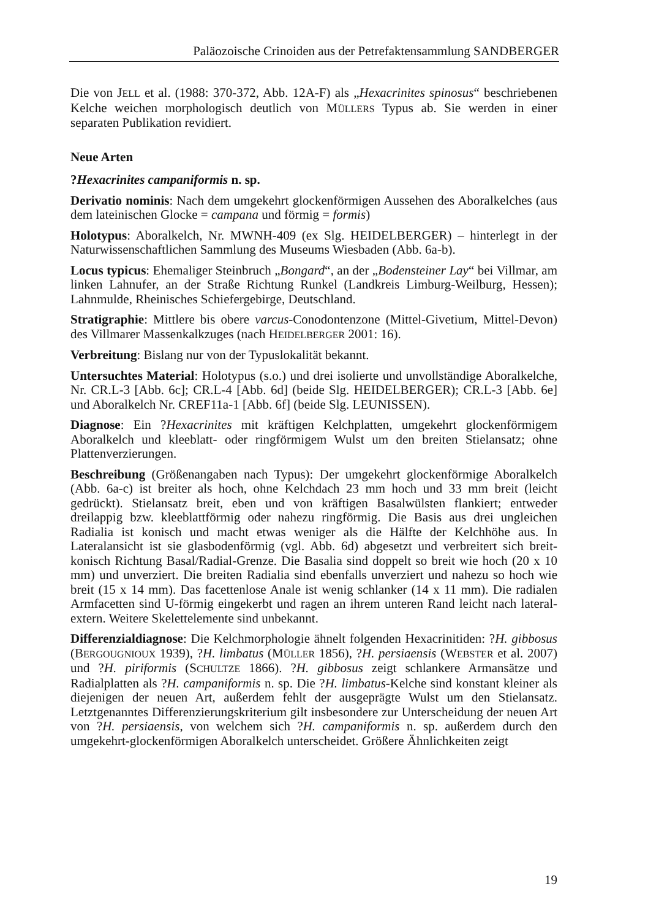Paläozoische Crinoiden aus der Petrefaktensammlung SANDBERGER
Die von JELL et al. (1988: 370-372, Abb. 12A-F) als „Hexacrinites spinosus“ beschriebenen Kelche weichen morphologisch deutlich von MÜLLERS Typus ab. Sie werden in einer separaten Publikation revidiert.
Neue Arten
?Hexacrinites campaniformis n. sp.
Derivatio nominis: Nach dem umgekehrt glockenförmigen Aussehen des Aboralkelches (aus dem lateinischen Glocke = campana und förmig = formis)
Holotypus: Aboralkelch, Nr. MWNH-409 (ex Slg. HEIDELBERGER) – hinterlegt in der Naturwissenschaftlichen Sammlung des Museums Wiesbaden (Abb. 6a-b).
Locus typicus: Ehemaliger Steinbruch „Bongard“, an der „Bodensteiner Lay“ bei Villmar, am linken Lahnufer, an der Straße Richtung Runkel (Landkreis Limburg-Weilburg, Hessen); Lahnmulde, Rheinisches Schiefergebirge, Deutschland.
Stratigraphie: Mittlere bis obere varcus-Conodontenzone (Mittel-Givetium, Mittel-Devon) des Villmarer Massenkalkzuges (nach HEIDELBERGER 2001: 16).
Verbreitung: Bislang nur von der Typuslokalität bekannt.
Untersuchtes Material: Holotypus (s.o.) und drei isolierte und unvollständige Aboralkelche, Nr. CR.L-3 [Abb. 6c]; CR.L-4 [Abb. 6d] (beide Slg. HEIDELBERGER); CR.L-3 [Abb. 6e] und Aboralkelch Nr. CREF11a-1 [Abb. 6f] (beide Slg. LEUNISSEN).
Diagnose: Ein ?Hexacrinites mit kräftigen Kelchplatten, umgekehrt glockenförmigem Aboralkelch und kleeblatt- oder ringförmigem Wulst um den breiten Stielansatz; ohne Plattenverzierungen.
Beschreibung (Größenangaben nach Typus): Der umgekehrt glockenförmige Aboralkelch (Abb. 6a-c) ist breiter als hoch, ohne Kelchdach 23 mm hoch und 33 mm breit (leicht gedrückt). Stielansatz breit, eben und von kräftigen Basalwülsten flankiert; entweder dreilappig bzw. kleeblattförmig oder nahezu ringförmig. Die Basis aus drei ungleichen Radialia ist konisch und macht etwas weniger als die Hälfte der Kelchhöhe aus. In Lateralansicht ist sie glasbodenförmig (vgl. Abb. 6d) abgesetzt und verbreitert sich breit-konisch Richtung Basal/Radial-Grenze. Die Basalia sind doppelt so breit wie hoch (20 x 10 mm) und unverziert. Die breiten Radialia sind ebenfalls unverziert und nahezu so hoch wie breit (15 x 14 mm). Das facettenlose Anale ist wenig schlanker (14 x 11 mm). Die radialen Armfacetten sind U-förmig eingekerbt und ragen an ihrem unteren Rand leicht nach lateral-extern. Weitere Skelettelemente sind unbekannt.
Differenzialdiagnose: Die Kelchmorphologie ähnelt folgenden Hexacrinitiden: ?H. gibbosus (BERGOUGNIOUX 1939), ?H. limbatus (MÜLLER 1856), ?H. persiaensis (WEBSTER et al. 2007) und ?H. piriformis (SCHULTZE 1866). ?H. gibbosus zeigt schlankere Armansätze und Radialplatten als ?H. campaniformis n. sp. Die ?H. limbatus-Kelche sind konstant kleiner als diejenigen der neuen Art, außerdem fehlt der ausgeprägte Wulst um den Stielansatz. Letztgenanntes Differenzierungskriterium gilt insbesondere zur Unterscheidung der neuen Art von ?H. persiaensis, von welchem sich ?H. campaniformis n. sp. außerdem durch den umgekehrt-glockenförmigen Aboralkelch unterscheidet. Größere Ähnlichkeiten zeigt
19